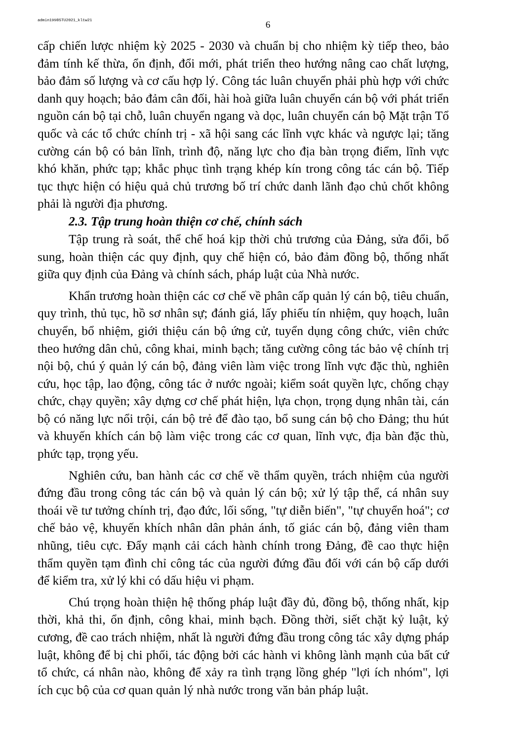admin199BSTU2021_kltw21
6
cấp chiến lược nhiệm kỳ 2025 - 2030 và chuẩn bị cho nhiệm kỳ tiếp theo, bảo đảm tính kế thừa, ổn định, đổi mới, phát triển theo hướng nâng cao chất lượng, bảo đảm số lượng và cơ cấu hợp lý. Công tác luân chuyển phải phù hợp với chức danh quy hoạch; bảo đảm cân đối, hài hoà giữa luân chuyển cán bộ với phát triển nguồn cán bộ tại chỗ, luân chuyển ngang và dọc, luân chuyển cán bộ Mặt trận Tổ quốc và các tổ chức chính trị - xã hội sang các lĩnh vực khác và ngược lại; tăng cường cán bộ có bản lĩnh, trình độ, năng lực cho địa bàn trọng điểm, lĩnh vực khó khăn, phức tạp; khắc phục tình trạng khép kín trong công tác cán bộ. Tiếp tục thực hiện có hiệu quả chủ trương bố trí chức danh lãnh đạo chủ chốt không phải là người địa phương.
2.3. Tập trung hoàn thiện cơ chế, chính sách
Tập trung rà soát, thể chế hoá kịp thời chủ trương của Đảng, sửa đổi, bổ sung, hoàn thiện các quy định, quy chế hiện có, bảo đảm đồng bộ, thống nhất giữa quy định của Đảng và chính sách, pháp luật của Nhà nước.
Khẩn trương hoàn thiện các cơ chế về phân cấp quản lý cán bộ, tiêu chuẩn, quy trình, thủ tục, hồ sơ nhân sự; đánh giá, lấy phiếu tín nhiệm, quy hoạch, luân chuyển, bổ nhiệm, giới thiệu cán bộ ứng cử, tuyển dụng công chức, viên chức theo hướng dân chủ, công khai, minh bạch; tăng cường công tác bảo vệ chính trị nội bộ, chú ý quản lý cán bộ, đảng viên làm việc trong lĩnh vực đặc thù, nghiên cứu, học tập, lao động, công tác ở nước ngoài; kiểm soát quyền lực, chống chạy chức, chạy quyền; xây dựng cơ chế phát hiện, lựa chọn, trọng dụng nhân tài, cán bộ có năng lực nổi trội, cán bộ trẻ để đào tạo, bổ sung cán bộ cho Đảng; thu hút và khuyến khích cán bộ làm việc trong các cơ quan, lĩnh vực, địa bàn đặc thù, phức tạp, trọng yếu.
Nghiên cứu, ban hành các cơ chế về thẩm quyền, trách nhiệm của người đứng đầu trong công tác cán bộ và quản lý cán bộ; xử lý tập thể, cá nhân suy thoái về tư tưởng chính trị, đạo đức, lối sống, "tự diễn biến", "tự chuyển hoá"; cơ chế bảo vệ, khuyến khích nhân dân phản ánh, tố giác cán bộ, đảng viên tham nhũng, tiêu cực. Đẩy mạnh cải cách hành chính trong Đảng, đề cao thực hiện thẩm quyền tạm đình chỉ công tác của người đứng đầu đối với cán bộ cấp dưới để kiểm tra, xử lý khi có dấu hiệu vi phạm.
Chú trọng hoàn thiện hệ thống pháp luật đầy đủ, đồng bộ, thống nhất, kịp thời, khả thi, ổn định, công khai, minh bạch. Đồng thời, siết chặt kỷ luật, kỷ cương, đề cao trách nhiệm, nhất là người đứng đầu trong công tác xây dựng pháp luật, không để bị chi phối, tác động bởi các hành vi không lành mạnh của bất cứ tổ chức, cá nhân nào, không để xảy ra tình trạng lồng ghép "lợi ích nhóm", lợi ích cục bộ của cơ quan quản lý nhà nước trong văn bản pháp luật.